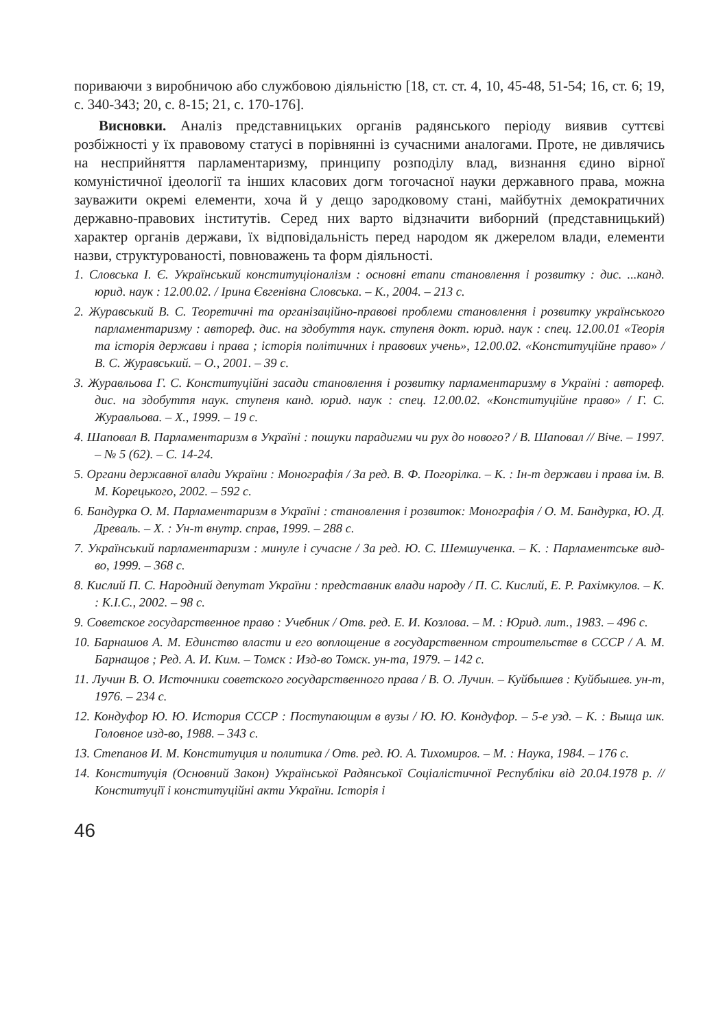пориваючи з виробничою або службовою діяльністю [18, ст. ст. 4, 10, 45-48, 51-54; 16, ст. 6; 19, с. 340-343; 20, с. 8-15; 21, с. 170-176].
Висновки. Аналіз представницьких органів радянського періоду виявив суттєві розбіжності у їх правовому статусі в порівнянні із сучасними аналогами. Проте, не дивлячись на несприйняття парламентаризму, принципу розподілу влад, визнання єдино вірної комуністичної ідеології та інших класових догм тогочасної науки державного права, можна зауважити окремі елементи, хоча й у дещо зародковому стані, майбутніх демократичних державно-правових інститутів. Серед них варто відзначити виборний (представницький) характер органів держави, їх відповідальність перед народом як джерелом влади, елементи назви, структурованості, повноважень та форм діяльності.
1. Словська І. Є. Український конституціоналізм : основні етапи становлення і розвитку : дис. ...канд. юрид. наук : 12.00.02. / Ірина Євгенівна Словська. – К., 2004. – 213 с.
2. Журавський В. С. Теоретичні та організаційно-правові проблеми становлення і розвитку українського парламентаризму : автореф. дис. на здобуття наук. ступеня докт. юрид. наук : спец. 12.00.01 «Теорія та історія держави і права ; історія політичних і правових учень», 12.00.02. «Конституційне право» / В. С. Журавський. – О., 2001. – 39 с.
3. Журавльова Г. С. Конституційні засади становлення і розвитку парламентаризму в Україні : автореф. дис. на здобуття наук. ступеня канд. юрид. наук : спец. 12.00.02. «Конституційне право» / Г. С. Журавльова. – Х., 1999. – 19 с.
4. Шаповал В. Парламентаризм в Україні : пошуки парадигми чи рух до нового? / В. Шаповал // Віче. – 1997. – № 5 (62). – С. 14-24.
5. Органи державної влади України : Монографія / За ред. В. Ф. Погорілка. – К. : Ін-т держави і права ім. В. М. Корецького, 2002. – 592 с.
6. Бандурка О. М. Парламентаризм в Україні : становлення і розвиток: Монографія / О. М. Бандурка, Ю. Д. Древаль. – Х. : Ун-т внутр. справ, 1999. – 288 с.
7. Український парламентаризм : минуле і сучасне / За ред. Ю. С. Шемшученка. – К. : Парламентське вид-во, 1999. – 368 с.
8. Кислий П. С. Народний депутат України : представник влади народу / П. С. Кислий, Е. Р. Рахімкулов. – К. : К.І.С., 2002. – 98 с.
9. Советское государственное право : Учебник / Отв. ред. Е. И. Козлова. – М. : Юрид. лит., 1983. – 496 с.
10. Барнашов А. М. Единство власти и его воплощение в государственном строительстве в СССР / А. М. Барнащов ; Ред. А. И. Ким. – Томск : Изд-во Томск. ун-та, 1979. – 142 с.
11. Лучин В. О. Источники советского государственного права / В. О. Лучин. – Куйбышев : Куйбышев. ун-т, 1976. – 234 с.
12. Кондуфор Ю. Ю. История СССР : Поступающим в вузы / Ю. Ю. Кондуфор. – 5-е узд. – К. : Выща шк. Головное изд-во, 1988. – 343 с.
13. Степанов И. М. Конституция и политика / Отв. ред. Ю. А. Тихомиров. – М. : Наука, 1984. – 176 с.
14. Конституція (Основний Закон) Української Радянської Соціалістичної Республіки від 20.04.1978 р. // Конституції і конституційні акти України. Історія і
46